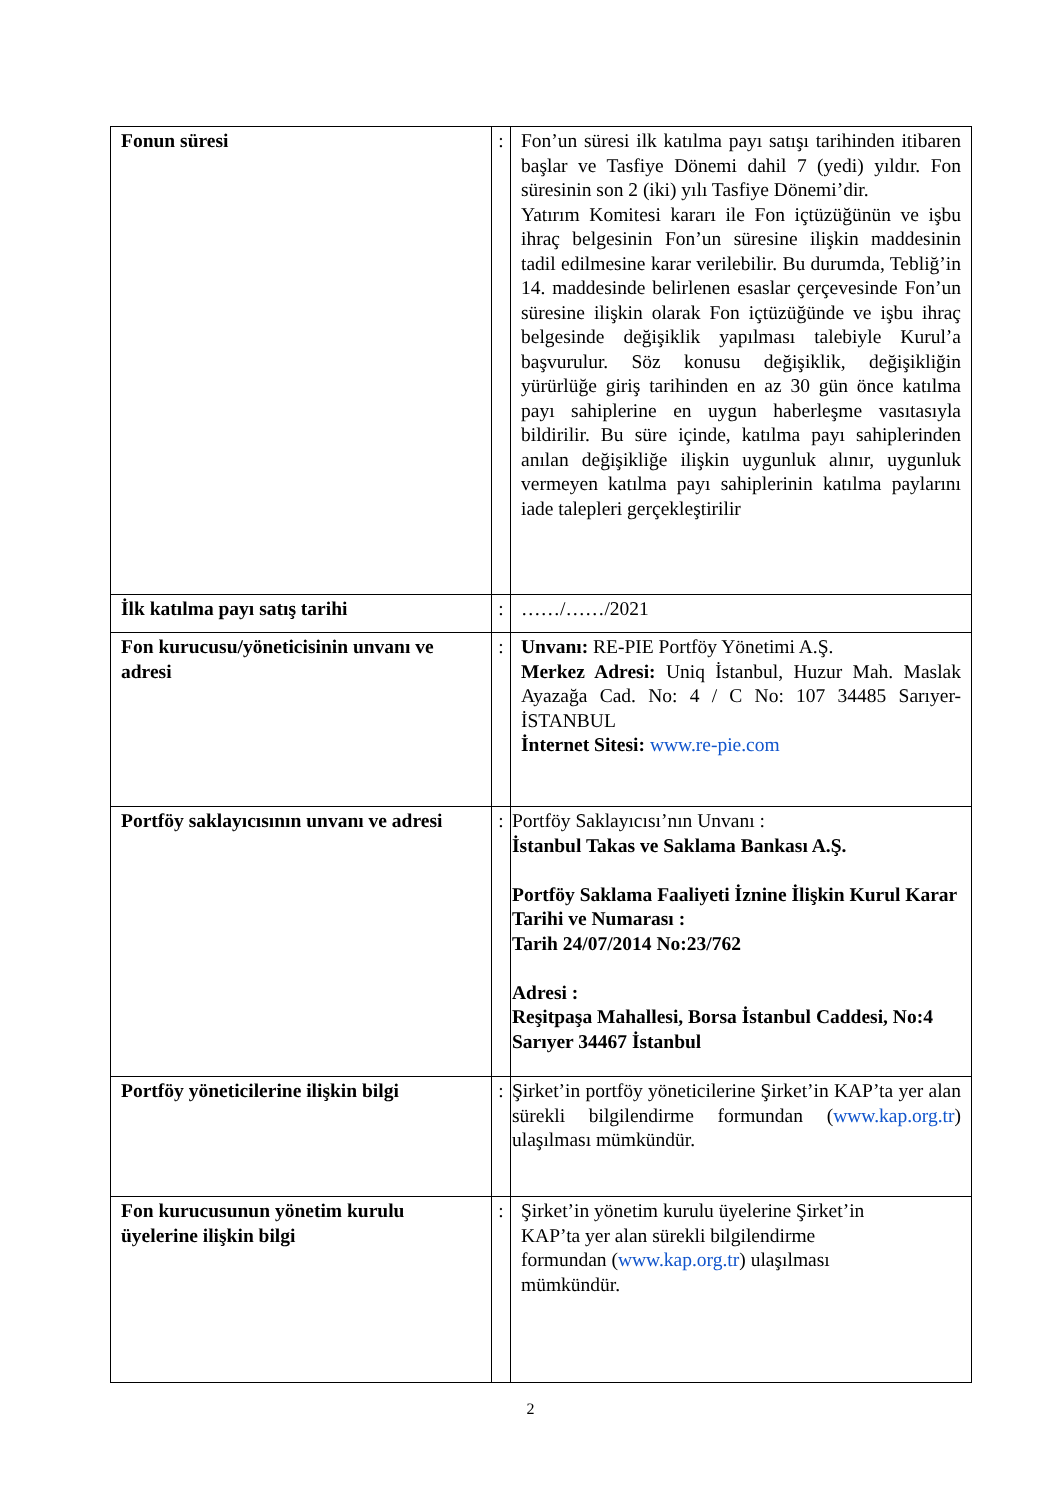| Fonun süresi | : | Fon’un süresi ilk katılma payı satışı tarihinden itibaren başlar ve Tasfiye Dönemi dahil 7 (yedi) yıldır. Fon süresinin son 2 (iki) yılı Tasfiye Dönemi’dir. Yatırım Komitesi kararı ile Fon içtüzüğünün ve işbu ihraç belgesinin Fon’un süresine ilişkin maddesinin tadil edilmesine karar verilebilir. Bu durumda, Tebliğ’in 14. maddesinde belirlenen esaslar çerçevesinde Fon’un süresine ilişkin olarak Fon içtüzüğünde ve işbu ihraç belgesinde değişiklik yapılması talebiyle Kurul’a başvurulur. Söz konusu değişiklik, değişikliğin yürürlüğe giriş tarihinden en az 30 gün önce katılma payı sahiplerine en uygun haberleşme vasıtasıyla bildirilir. Bu süre içinde, katılma payı sahiplerinden anılan değişikliğe ilişkin uygunluk alınır, uygunluk vermeyen katılma payı sahiplerinin katılma paylarını iade talepleri gerçekleştirilir |
| İlk katılma payı satış tarihi | : | ……/……/2021 |
| Fon kurucusu/yöneticisinin unvanı ve adresi | : | Unvanı: RE-PIE Portföy Yönetimi A.Ş. Merkez Adresi: Uniq İstanbul, Huzur Mah. Maslak Ayazağa Cad. No: 4 / C No: 107 34485 Sarıyer-İSTANBUL İnternet Sitesi: www.re-pie.com |
| Portföy saklayıcısının unvanı ve adresi | : | Portföy Saklayıcısı’nın Unvanı : İstanbul Takas ve Saklama Bankası A.Ş. Portföy Saklama Faaliyeti İznine İlişkin Kurul Karar Tarihi ve Numarası : Tarih 24/07/2014 No:23/762 Adresi : Reşitpaşa Mahallesi, Borsa İstanbul Caddesi, No:4 Sarıyer 34467 İstanbul |
| Portföy yöneticilerine ilişkin bilgi | : | Şirket’in portföy yöneticilerine Şirket’in KAP’ta yer alan sürekli bilgilendirme formundan ( www.kap.org.tr ) ulaşılması mümkündür. |
| Fon kurucusunun yönetim kurulu üyelerine ilişkin bilgi | : | Şirket’in yönetim kurulu üyelerine Şirket’in KAP’ta yer alan sürekli bilgilendirme formundan ( www.kap.org.tr ) ulaşılması mümkündür. |
2